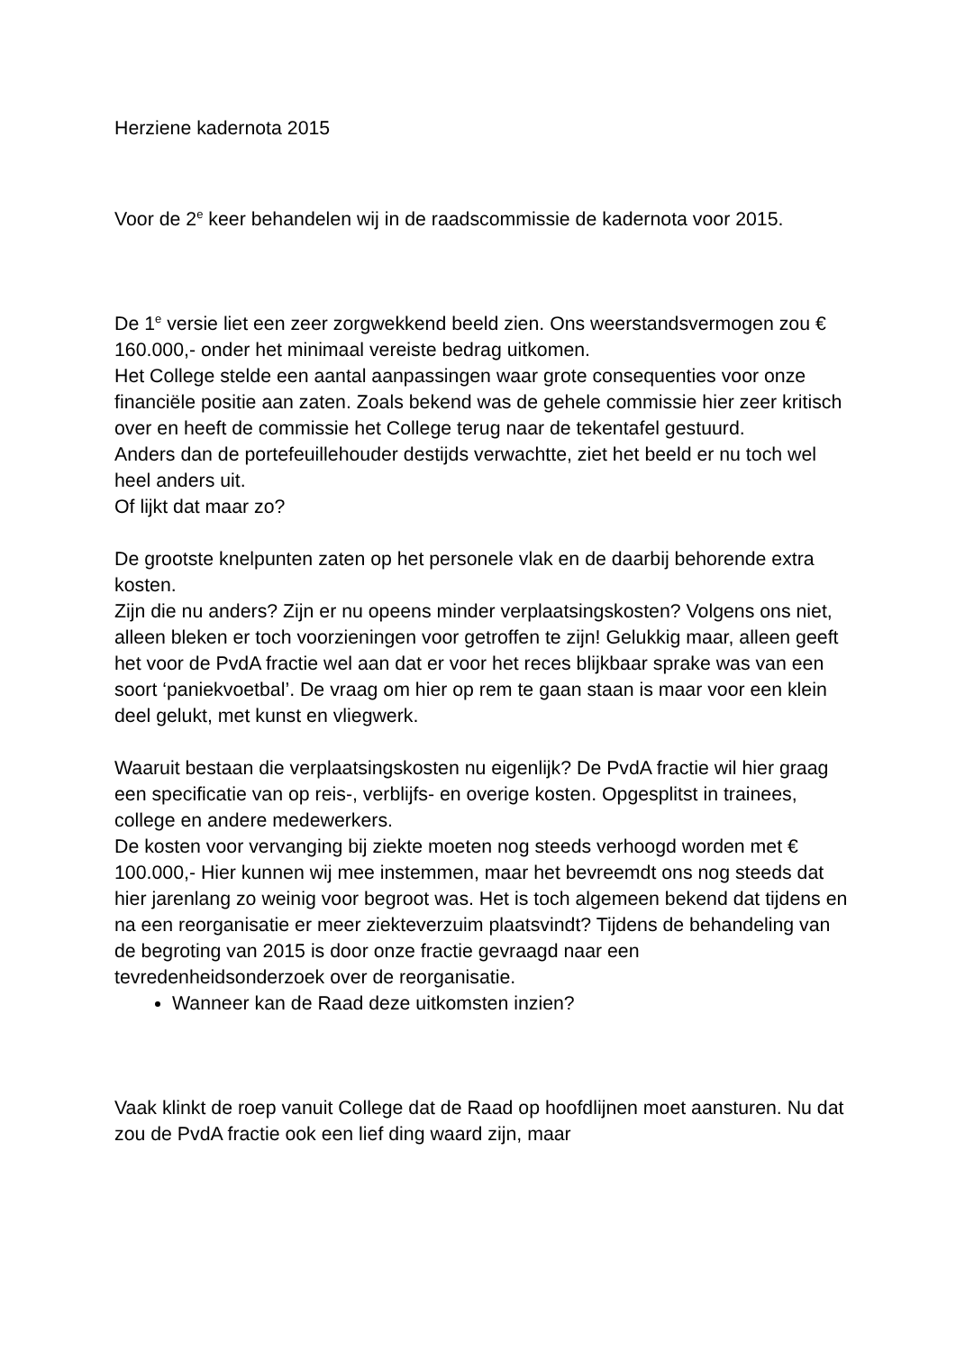Herziene kadernota 2015
Voor de 2<sup>e</sup> keer behandelen wij in de raadscommissie de kadernota voor 2015.
De 1<sup>e</sup> versie liet een zeer zorgwekkend beeld zien. Ons weerstandsvermogen zou € 160.000,- onder het minimaal vereiste bedrag uitkomen.
Het College stelde een aantal aanpassingen waar grote consequenties voor onze financiële positie aan zaten. Zoals bekend was de gehele commissie hier zeer kritisch over en heeft de commissie het College terug naar de tekentafel gestuurd.
Anders dan de portefeuillehouder destijds verwachtte, ziet het beeld er nu toch wel heel anders uit.
Of lijkt dat maar zo?
De grootste knelpunten zaten op het personele vlak en de daarbij behorende extra kosten.
Zijn die nu anders? Zijn er nu opeens minder verplaatsingskosten? Volgens ons niet, alleen bleken er toch voorzieningen voor getroffen te zijn! Gelukkig maar, alleen geeft het voor de PvdA fractie wel aan dat er voor het reces blijkbaar sprake was van een soort ‘paniekvoetbal’. De vraag om hier op rem te gaan staan is maar voor een klein deel gelukt, met kunst en vliegwerk.
Waaruit bestaan die verplaatsingskosten nu eigenlijk? De PvdA fractie wil hier graag een specificatie van op reis-, verblijfs- en overige kosten. Opgesplitst in trainees, college en andere medewerkers.
De kosten voor vervanging bij ziekte moeten nog steeds verhoogd worden met € 100.000,- Hier kunnen wij mee instemmen, maar het bevreemdt ons nog steeds dat hier jarenlang zo weinig voor begroot was. Het is toch algemeen bekend dat tijdens en na een reorganisatie er meer ziekteverzuim plaatsvindt? Tijdens de behandeling van de begroting van 2015 is door onze fractie gevraagd naar een tevredenheidsonderzoek over de reorganisatie.
Wanneer kan de Raad deze uitkomsten inzien?
Vaak klinkt de roep vanuit College dat de Raad op hoofdlijnen moet aansturen. Nu dat zou de PvdA fractie ook een lief ding waard zijn, maar